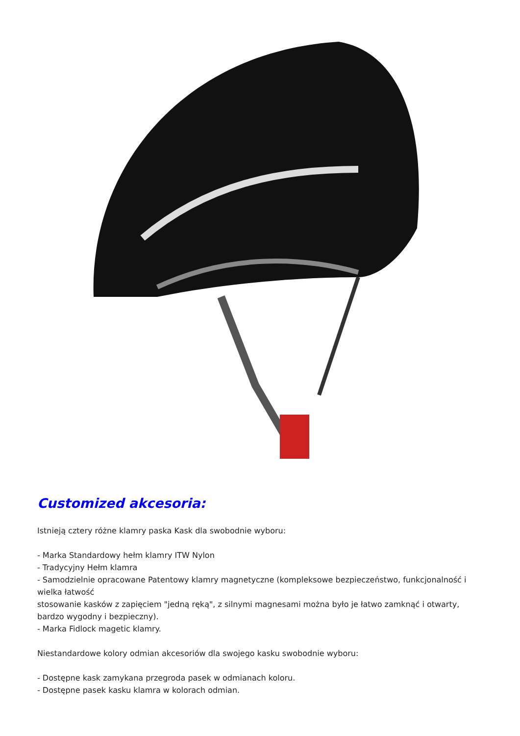Customized akcesoria:
Istnieją cztery różne klamry paska Kask dla swobodnie wyboru:
- Marka Standardowy hełm klamry ITW Nylon
- Tradycyjny Hełm klamra
- Samodzielnie opracowane Patentowy klamry magnetyczne (kompleksowe bezpieczeństwo, funkcjonalność i wielka łatwość
stosowanie kasków z zapięciem "jedną ręką", z silnymi magnesami można było je łatwo zamknąć i otwarty, bardzo wygodny i bezpieczny).
- Marka Fidlock magetic klamry.
Niestandardowe kolory odmian akcesoriów dla swojego kasku swobodnie wyboru:
- Dostępne kask zamykana przegroda pasek w odmianach koloru.
- Dostępne pasek kasku klamra w kolorach odmian.